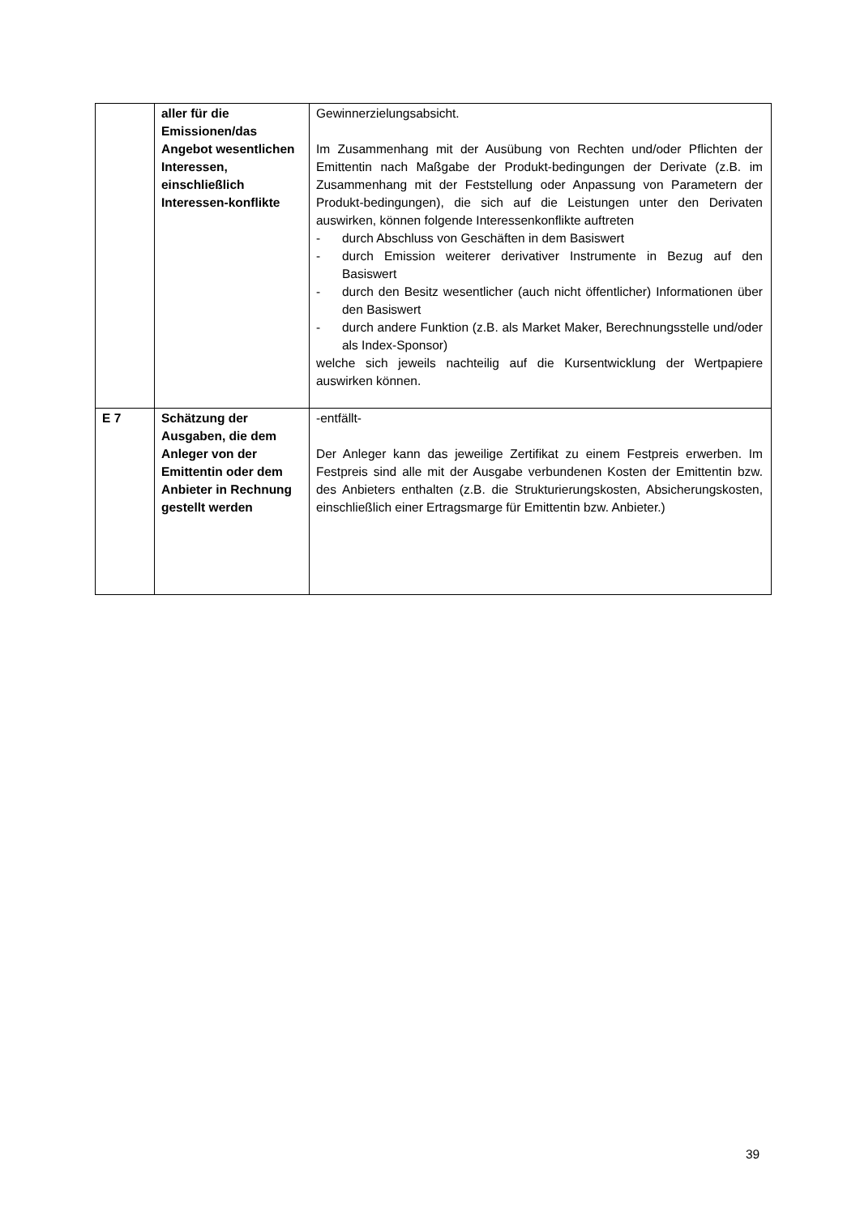| | aller für die Emissionen/das Angebot wesentlichen Interessen, einschließlich Interessen-konflikte | Gewinnerzielungsabsicht. Im Zusammenhang mit der Ausübung von Rechten und/oder Pflichten der Emittentin nach Maßgabe der Produkt-bedingungen der Derivate (z.B. im Zusammenhang mit der Feststellung oder Anpassung von Parametern der Produkt-bedingungen), die sich auf die Leistungen unter den Derivaten auswirken, können folgende Interessenkonflikte auftreten - durch Abschluss von Geschäften in dem Basiswert - durch Emission weiterer derivativer Instrumente in Bezug auf den Basiswert - durch den Besitz wesentlicher (auch nicht öffentlicher) Informationen über den Basiswert - durch andere Funktion (z.B. als Market Maker, Berechnungsstelle und/oder als Index-Sponsor) welche sich jeweils nachteilig auf die Kursentwicklung der Wertpapiere auswirken können. |
| E 7 | Schätzung der Ausgaben, die dem Anleger von der Emittentin oder dem Anbieter in Rechnung gestellt werden | -entfällt- Der Anleger kann das jeweilige Zertifikat zu einem Festpreis erwerben. Im Festpreis sind alle mit der Ausgabe verbundenen Kosten der Emittentin bzw. des Anbieters enthalten (z.B. die Strukturierungskosten, Absicherungskosten, einschließlich einer Ertragsmarge für Emittentin bzw. Anbieter.) |
39